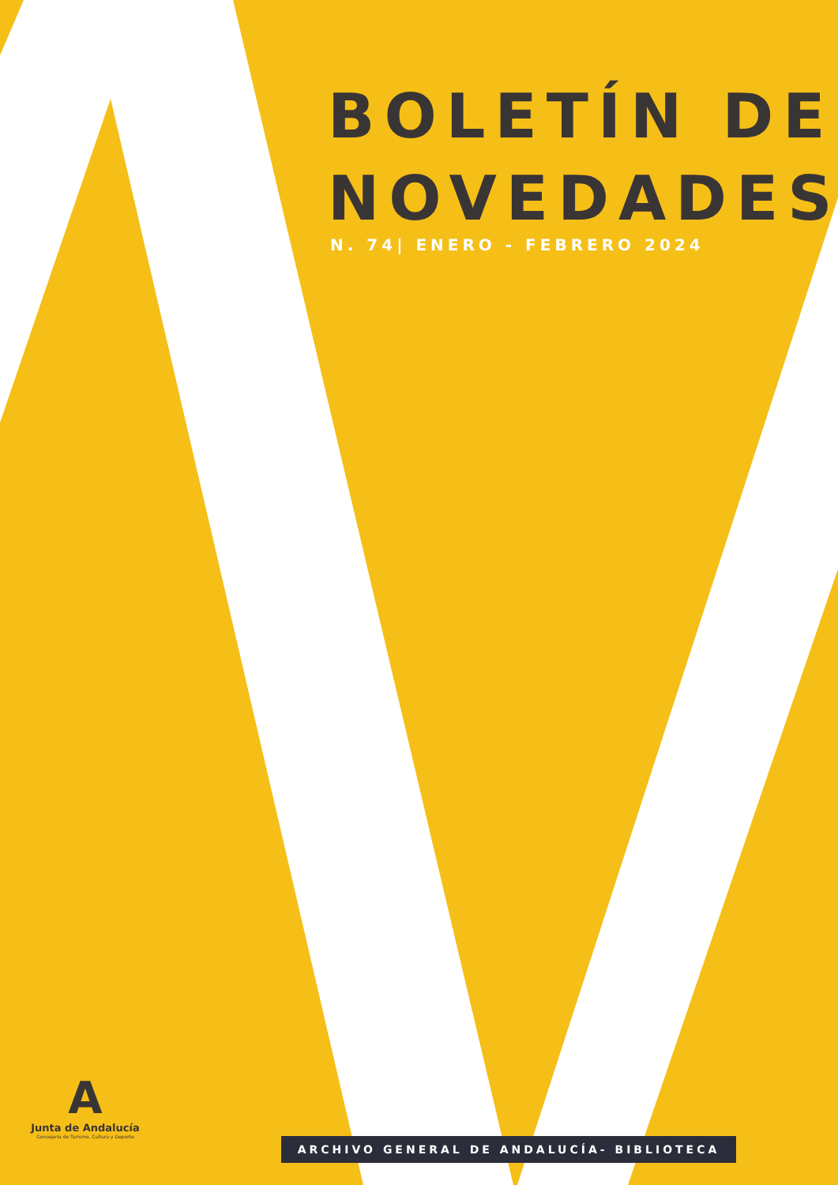BOLETÍN DE
NOVEDADES
N. 74| ENERO - FEBRERO 2024
A
Junta de Andalucía
Consejería de Turismo, Cultura y Deporte
ARCHIVO GENERAL DE ANDALUCÍA- BIBLIOTECA